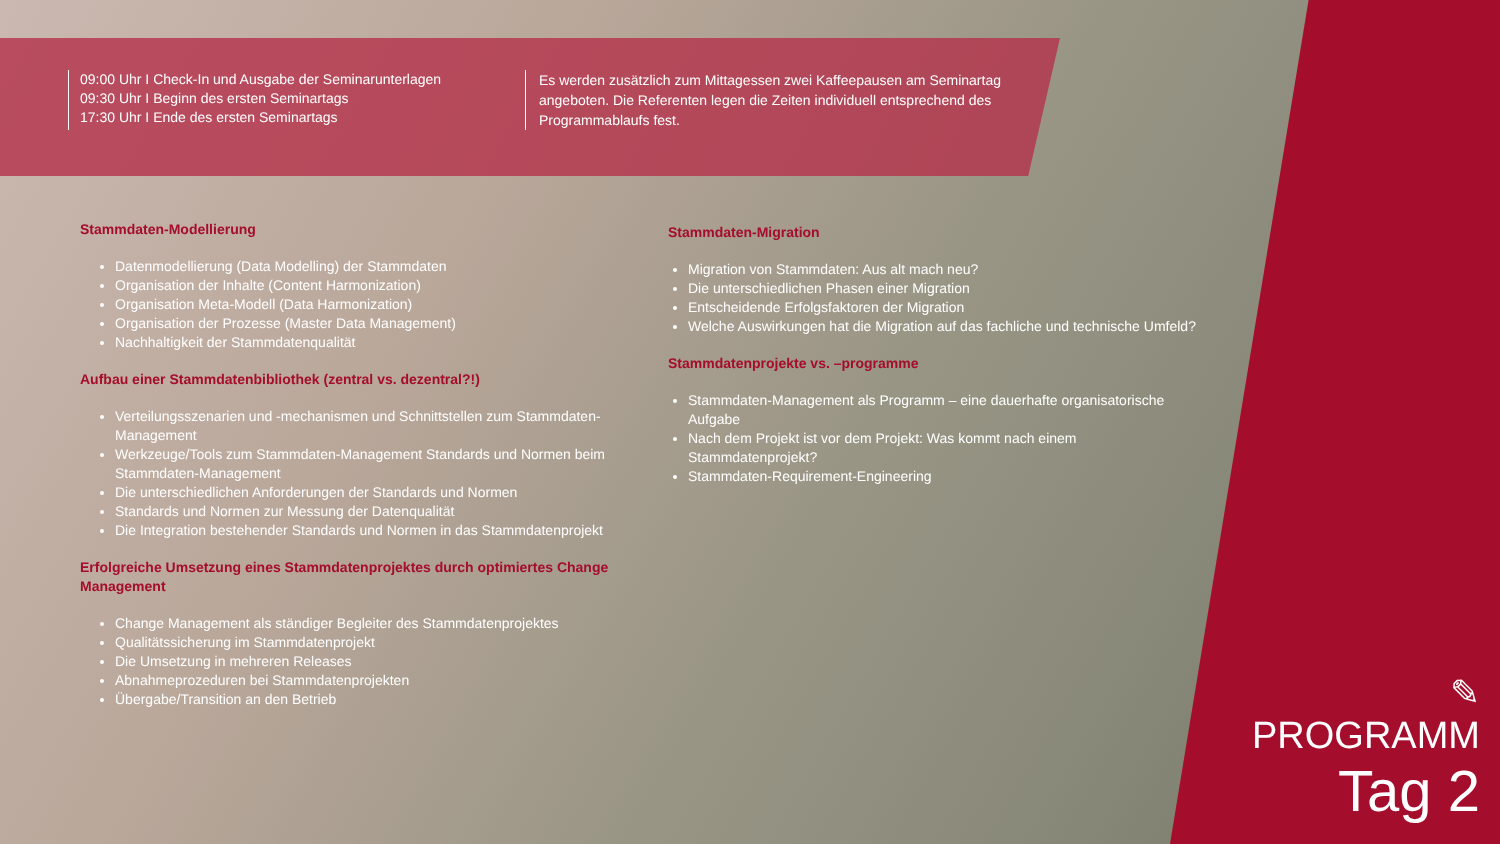09:00 Uhr I Check-In und Ausgabe der Seminarunterlagen
09:30 Uhr I Beginn des ersten Seminartags
17:30 Uhr I Ende des ersten Seminartags
Es werden zusätzlich zum Mittagessen zwei Kaffeepausen am Seminartag angeboten. Die Referenten legen die Zeiten individuell entsprechend des Programmablaufs fest.
Stammdaten-Modellierung
Datenmodellierung (Data Modelling) der Stammdaten
Organisation der Inhalte (Content Harmonization)
Organisation Meta-Modell (Data Harmonization)
Organisation der Prozesse (Master Data Management)
Nachhaltigkeit der Stammdatenqualität
Aufbau einer Stammdatenbibliothek (zentral vs. dezentral?!)
Verteilungsszenarien und -mechanismen und Schnittstellen zum Stammdaten-Management
Werkzeuge/Tools zum Stammdaten-Management Standards und Normen beim Stammdaten-Management
Die unterschiedlichen Anforderungen der Standards und Normen
Standards und Normen zur Messung der Datenqualität
Die Integration bestehender Standards und Normen in das Stammdatenprojekt
Erfolgreiche Umsetzung eines Stammdatenprojektes durch optimiertes Change Management
Change Management als ständiger Begleiter des Stammdatenprojektes
Qualitätssicherung im Stammdatenprojekt
Die Umsetzung in mehreren Releases
Abnahmeprozeduren bei Stammdatenprojekten
Übergabe/Transition an den Betrieb
Stammdaten-Migration
Migration von Stammdaten: Aus alt mach neu?
Die unterschiedlichen Phasen einer Migration
Entscheidende Erfolgsfaktoren der Migration
Welche Auswirkungen hat die Migration auf das fachliche und technische Umfeld?
Stammdatenprojekte vs. –programme
Stammdaten-Management als Programm – eine dauerhafte organisatorische Aufgabe
Nach dem Projekt ist vor dem Projekt: Was kommt nach einem Stammdatenprojekt?
Stammdaten-Requirement-Engineering
✎
PROGRAMM
Tag 2